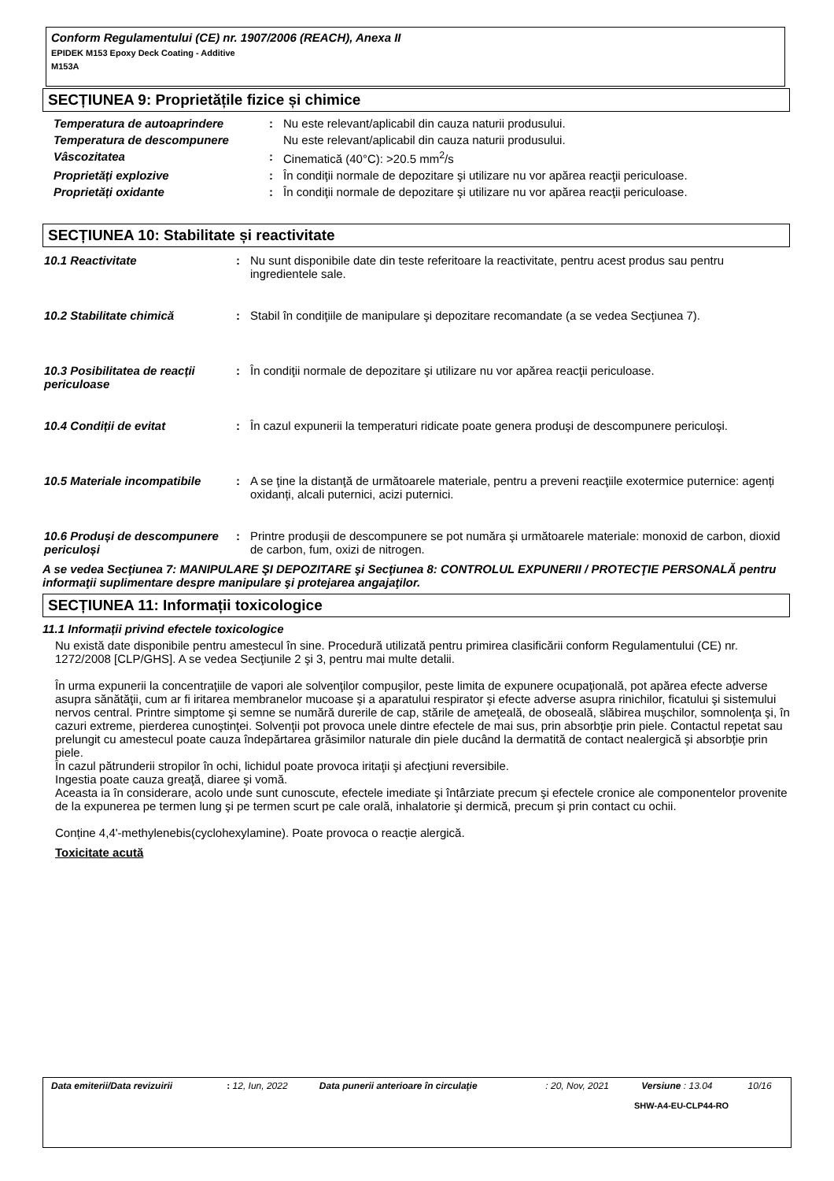Conform Regulamentului (CE) nr. 1907/2006 (REACH), Anexa II
EPIDEK M153 Epoxy Deck Coating - Additive
M153A
SECȚIUNEA 9: Proprietățile fizice și chimice
| Temperatura de autoaprindere | : | Nu este relevant/aplicabil din cauza naturii produsului. |
| Temperatura de descompunere | | Nu este relevant/aplicabil din cauza naturii produsului. |
| Vâscozitatea | : | Cinematică (40°C): >20.5 mm<sup>2</sup>/s |
| Proprietăți explozive | : | În condiţii normale de depozitare şi utilizare nu vor apărea reacţii periculoase. |
| Proprietăți oxidante | : | În condiţii normale de depozitare şi utilizare nu vor apărea reacţii periculoase. |
SECȚIUNEA 10: Stabilitate și reactivitate
| 10.1 Reactivitate | : | Nu sunt disponibile date din teste referitoare la reactivitate, pentru acest produs sau pentru ingredientele sale. |
| 10.2 Stabilitate chimică | : | Stabil în condiţiile de manipulare şi depozitare recomandate (a se vedea Secţiunea 7). |
| 10.3 Posibilitatea de reacții periculoase | : | În condiţii normale de depozitare şi utilizare nu vor apărea reacţii periculoase. |
| 10.4 Condiții de evitat | : | În cazul expunerii la temperaturi ridicate poate genera produşi de descompunere periculoşi. |
| 10.5 Materiale incompatibile | : | A se ţine la distanţă de următoarele materiale, pentru a preveni reacţiile exotermice puternice: agenți oxidanți, alcali puternici, acizi puternici. |
| 10.6 Produși de descompunere periculoși | : | Printre produşii de descompunere se pot număra şi următoarele materiale: monoxid de carbon, dioxid de carbon, fum, oxizi de nitrogen. |
A se vedea Secţiunea 7: MANIPULARE ŞI DEPOZITARE şi Secţiunea 8: CONTROLUL EXPUNERII / PROTECŢIE PERSONALĂ pentru informaţii suplimentare despre manipulare şi protejarea angajaţilor.
SECȚIUNEA 11: Informații toxicologice
11.1 Informații privind efectele toxicologice
Nu există date disponibile pentru amestecul în sine. Procedură utilizată pentru primirea clasificării conform Regulamentului (CE) nr. 1272/2008 [CLP/GHS]. A se vedea Secţiunile 2 şi 3, pentru mai multe detalii.
În urma expunerii la concentraţiile de vapori ale solvenţilor compuşilor, peste limita de expunere ocupaţională, pot apărea efecte adverse asupra sănătăţii, cum ar fi iritarea membranelor mucoase şi a aparatului respirator şi efecte adverse asupra rinichilor, ficatului şi sistemului nervos central. Printre simptome şi semne se numără durerile de cap, stările de ameţeală, de oboseală, slăbirea muşchilor, somnolenţa şi, în cazuri extreme, pierderea cunoştinţei. Solvenţii pot provoca unele dintre efectele de mai sus, prin absorbţie prin piele. Contactul repetat sau prelungit cu amestecul poate cauza îndepărtarea grăsimilor naturale din piele ducând la dermatită de contact nealergică şi absorbţie prin piele.
În cazul pătrunderii stropilor în ochi, lichidul poate provoca iritaţii şi afecţiuni reversibile.
Ingestia poate cauza greaţă, diaree şi vomă.
Aceasta ia în considerare, acolo unde sunt cunoscute, efectele imediate şi întârziate precum şi efectele cronice ale componentelor provenite de la expunerea pe termen lung şi pe termen scurt pe cale orală, inhalatorie şi dermică, precum şi prin contact cu ochii.
Conține 4,4'-methylenebis(cyclohexylamine). Poate provoca o reacție alergică.
Toxicitate acută
| Data emiterii/Data revizuirii | : 12, Iun, 2022 | Data punerii anterioare în circulaţie | : 20, Nov, 2021 | Versiune : 13.04 | 10/16 |
SHW-A4-EU-CLP44-RO